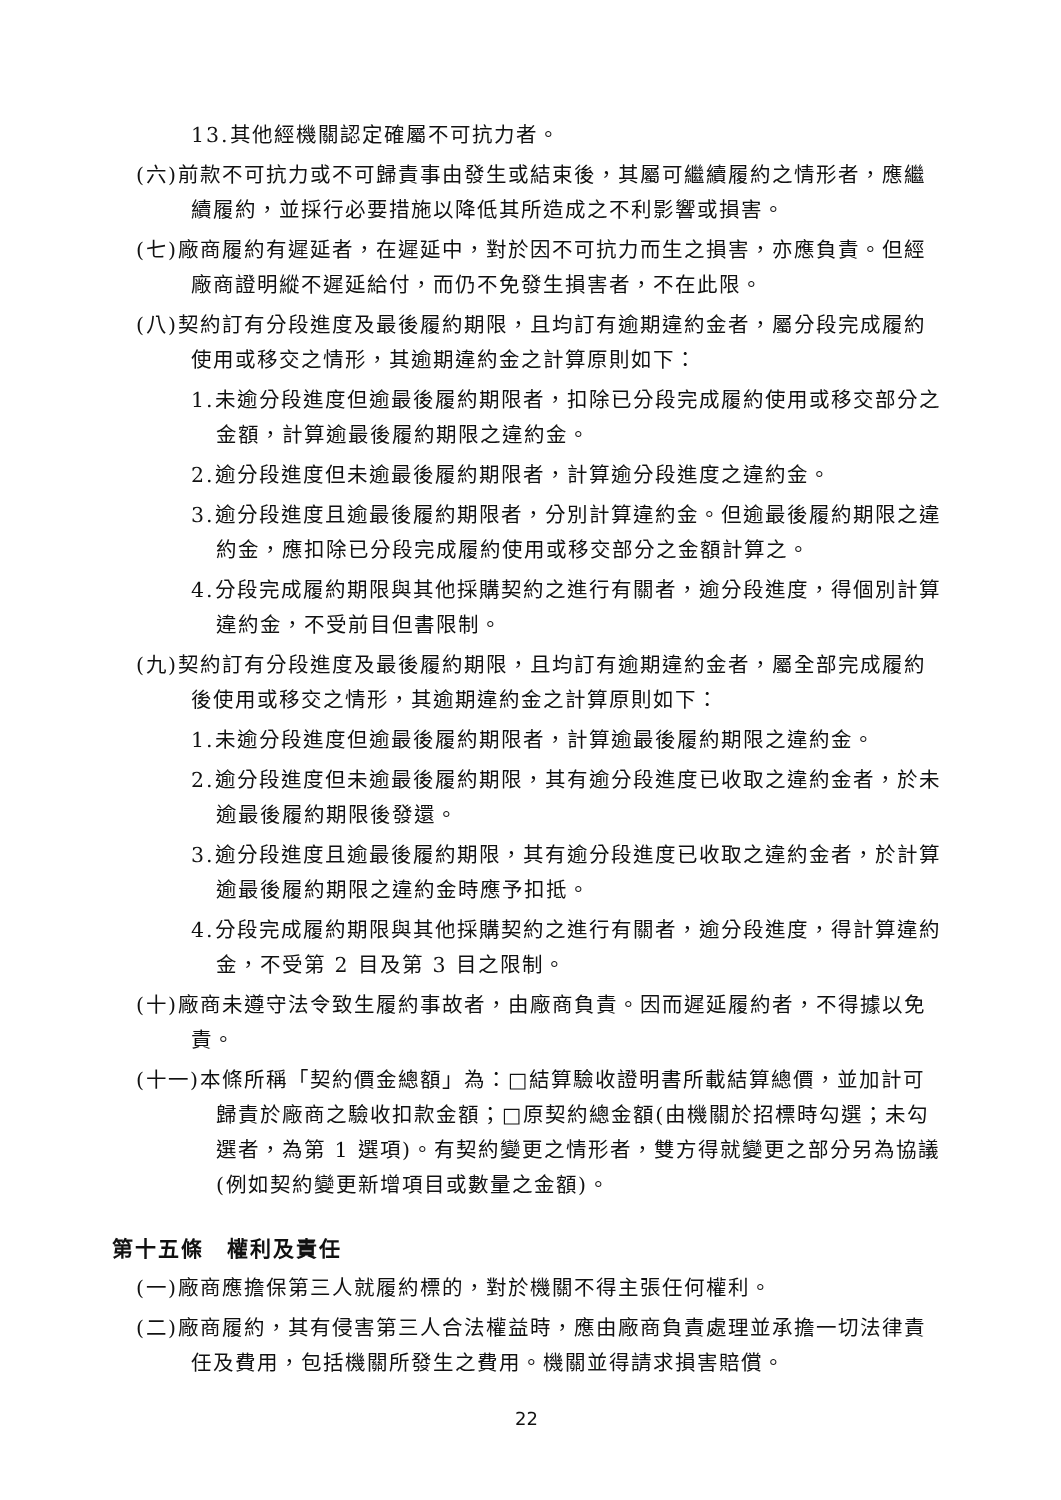13.其他經機關認定確屬不可抗力者。
(六)前款不可抗力或不可歸責事由發生或結束後，其屬可繼續履約之情形者，應繼續履約，並採行必要措施以降低其所造成之不利影響或損害。
(七)廠商履約有遲延者，在遲延中，對於因不可抗力而生之損害，亦應負責。但經廠商證明縱不遲延給付，而仍不免發生損害者，不在此限。
(八)契約訂有分段進度及最後履約期限，且均訂有逾期違約金者，屬分段完成履約使用或移交之情形，其逾期違約金之計算原則如下：
1.未逾分段進度但逾最後履約期限者，扣除已分段完成履約使用或移交部分之金額，計算逾最後履約期限之違約金。
2.逾分段進度但未逾最後履約期限者，計算逾分段進度之違約金。
3.逾分段進度且逾最後履約期限者，分別計算違約金。但逾最後履約期限之違約金，應扣除已分段完成履約使用或移交部分之金額計算之。
4.分段完成履約期限與其他採購契約之進行有關者，逾分段進度，得個別計算違約金，不受前目但書限制。
(九)契約訂有分段進度及最後履約期限，且均訂有逾期違約金者，屬全部完成履約後使用或移交之情形，其逾期違約金之計算原則如下：
1.未逾分段進度但逾最後履約期限者，計算逾最後履約期限之違約金。
2.逾分段進度但未逾最後履約期限，其有逾分段進度已收取之違約金者，於未逾最後履約期限後發還。
3.逾分段進度且逾最後履約期限，其有逾分段進度已收取之違約金者，於計算逾最後履約期限之違約金時應予扣抵。
4.分段完成履約期限與其他採購契約之進行有關者，逾分段進度，得計算違約金，不受第 2 目及第 3 目之限制。
(十)廠商未遵守法令致生履約事故者，由廠商負責。因而遲延履約者，不得據以免責。
(十一)本條所稱「契約價金總額」為：□結算驗收證明書所載結算總價，並加計可歸責於廠商之驗收扣款金額；□原契約總金額(由機關於招標時勾選；未勾選者，為第 1 選項)。有契約變更之情形者，雙方得就變更之部分另為協議(例如契約變更新增項目或數量之金額)。
第十五條　權利及責任
(一)廠商應擔保第三人就履約標的，對於機關不得主張任何權利。
(二)廠商履約，其有侵害第三人合法權益時，應由廠商負責處理並承擔一切法律責任及費用，包括機關所發生之費用。機關並得請求損害賠償。
22